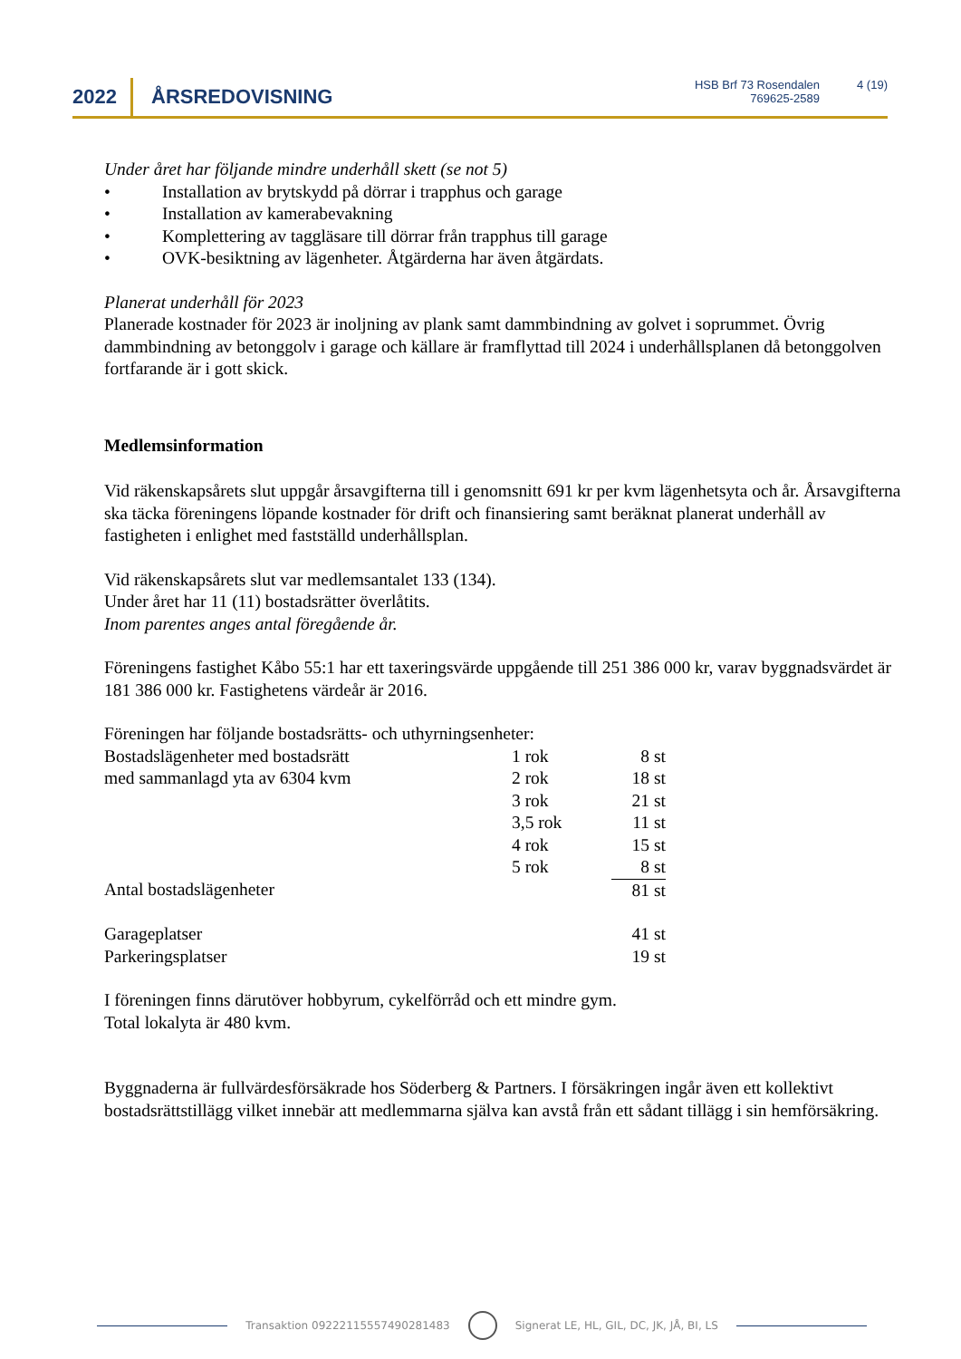2022 ÅRSREDOVISNING
HSB Brf 73 Rosendalen
769625-2589
4 (19)
Under året har följande mindre underhåll skett (se not 5)
• Installation av brytskydd på dörrar i trapphus och garage
• Installation av kamerabevakning
• Komplettering av taggläsare till dörrar från trapphus till garage
• OVK-besiktning av lägenheter. Åtgärderna har även åtgärdats.
Planerat underhåll för 2023
Planerade kostnader för 2023 är inoljning av plank samt dammbindning av golvet i soprummet. Övrig dammbindning av betonggolv i garage och källare är framflyttad till 2024 i underhållsplanen då betonggolven fortfarande är i gott skick.
Medlemsinformation
Vid räkenskapsårets slut uppgår årsavgifterna till i genomsnitt 691 kr per kvm lägenhetsyta och år. Årsavgifterna ska täcka föreningens löpande kostnader för drift och finansiering samt beräknat planerat underhåll av fastigheten i enlighet med fastställd underhållsplan.
Vid räkenskapsårets slut var medlemsantalet 133 (134).
Under året har 11 (11) bostadsrätter överlåtits.
Inom parentes anges antal föregående år.
Föreningens fastighet Kåbo 55:1 har ett taxeringsvärde uppgående till 251 386 000 kr, varav byggnadsvärdet är 181 386 000 kr. Fastighetens värdeår är 2016.
Föreningen har följande bostadsrätts- och uthyrningsenheter:
| Bostadslägenheter med bostadsrätt | 1 rok | 8 st |
| med sammanlagd yta av 6304 kvm | 2 rok | 18 st |
| | 3 rok | 21 st |
| | 3,5 rok | 11 st |
| | 4 rok | 15 st |
| | 5 rok | 8 st |
| Antal bostadslägenheter | | 81 st |
| Garageplatser | | 41 st |
| Parkeringsplatser | | 19 st |
I föreningen finns därutöver hobbyrum, cykelförråd och ett mindre gym.
Total lokalyta är 480 kvm.
Byggnaderna är fullvärdesförsäkrade hos Söderberg & Partners. I försäkringen ingår även ett kollektivt bostadsrättstillägg vilket innebär att medlemmarna själva kan avstå från ett sådant tillägg i sin hemförsäkring.
Transaktion 09222115557490281483
Signerat LE, HL, GIL, DC, JK, JÅ, BI, LS